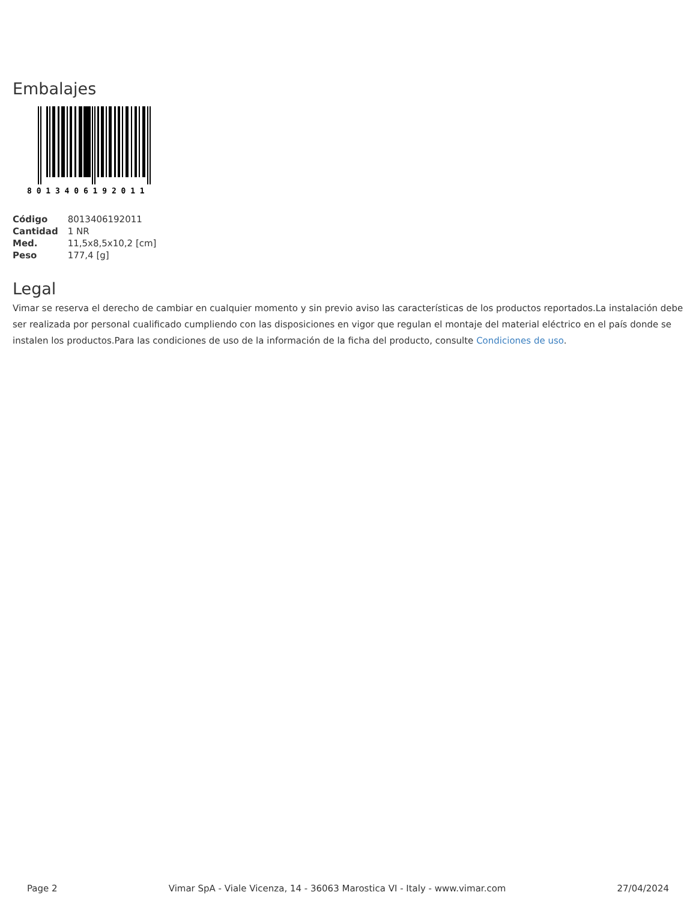Embalajes
8 0 1 3 4 0 6 1 9 2 0 1 1
| Código | 8013406192011 |
| Cantidad | 1 NR |
| Med. | 11,5x8,5x10,2 [cm] |
| Peso | 177,4 [g] |
Legal
Vimar se reserva el derecho de cambiar en cualquier momento y sin previo aviso las características de los productos reportados.La instalación debe ser realizada por personal cualificado cumpliendo con las disposiciones en vigor que regulan el montaje del material eléctrico en el país donde se instalen los productos.Para las condiciones de uso de la información de la ficha del producto, consulte Condiciones de uso.
Page 2 Vimar SpA - Viale Vicenza, 14 - 36063 Marostica VI - Italy - www.vimar.com 27/04/2024